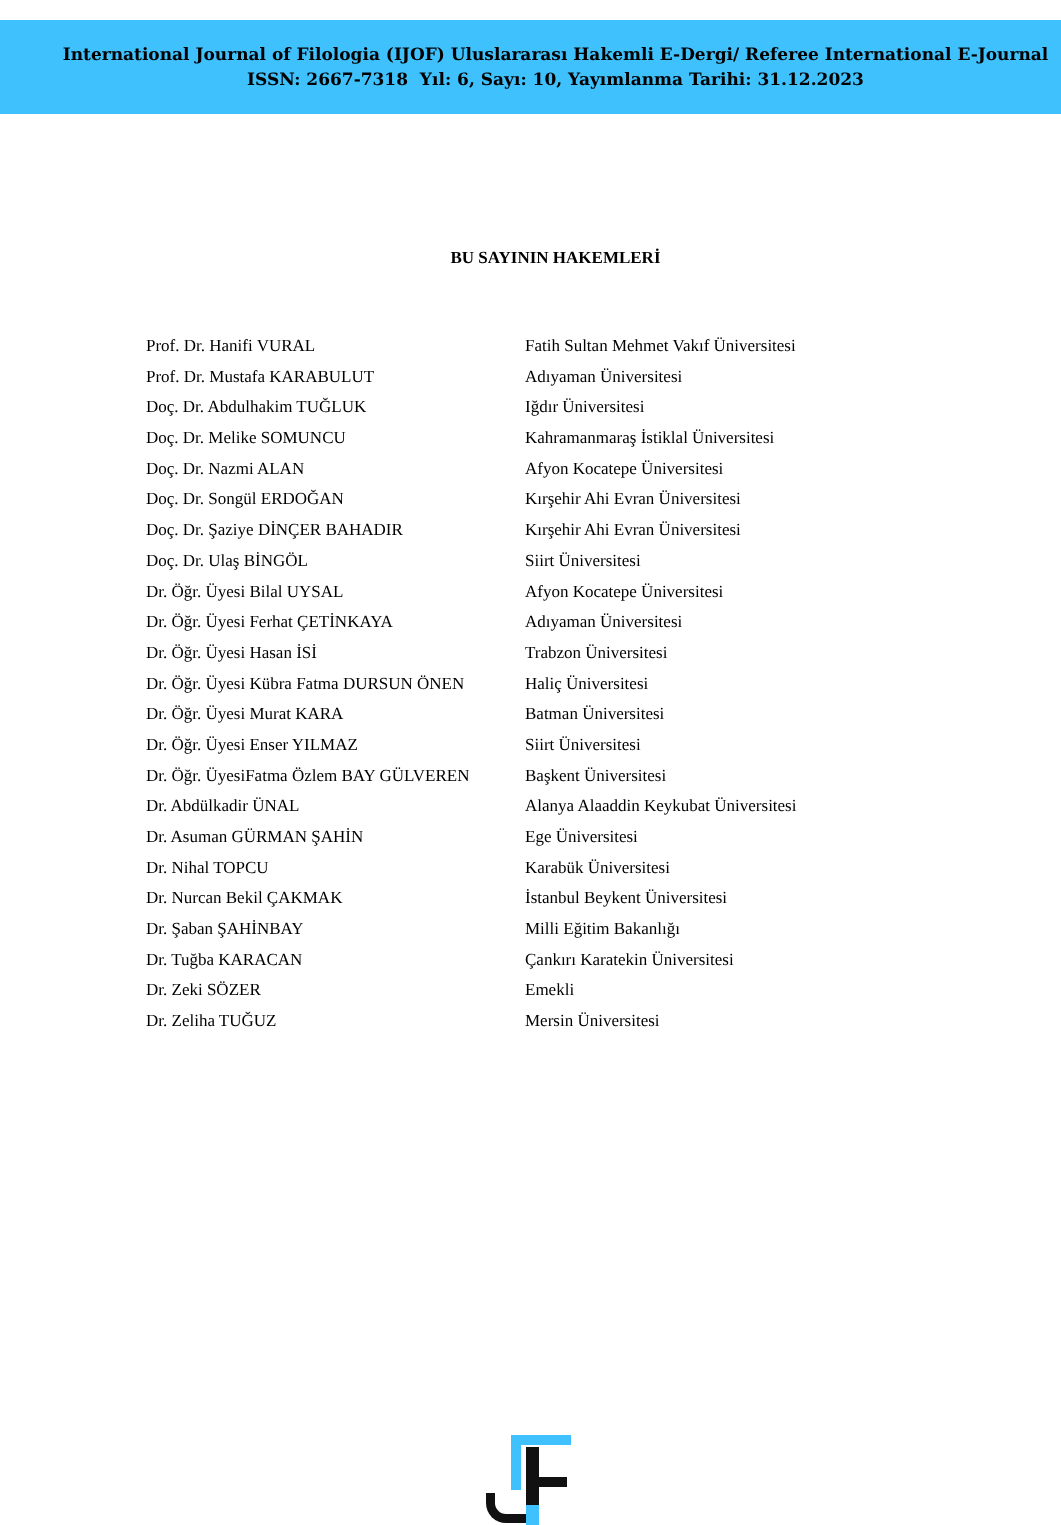International Journal of Filologia (IJOF) Uluslararası Hakemli E-Dergi/ Referee International E-Journal
ISSN: 2667-7318 Yıl: 6, Sayı: 10, Yayımlanma Tarihi: 31.12.2023
BU SAYININ HAKEMLERİ
| Prof. Dr. Hanifi VURAL | Fatih Sultan Mehmet Vakıf Üniversitesi |
| Prof. Dr. Mustafa KARABULUT | Adıyaman Üniversitesi |
| Doç. Dr. Abdulhakim TUĞLUK | Iğdır Üniversitesi |
| Doç. Dr. Melike SOMUNCU | Kahramanmaraş İstiklal Üniversitesi |
| Doç. Dr. Nazmi ALAN | Afyon Kocatepe Üniversitesi |
| Doç. Dr. Songül ERDOĞAN | Kırşehir Ahi Evran Üniversitesi |
| Doç. Dr. Şaziye DİNÇER BAHADIR | Kırşehir Ahi Evran Üniversitesi |
| Doç. Dr. Ulaş BİNGÖL | Siirt Üniversitesi |
| Dr. Öğr. Üyesi Bilal UYSAL | Afyon Kocatepe Üniversitesi |
| Dr. Öğr. Üyesi Ferhat ÇETİNKAYA | Adıyaman Üniversitesi |
| Dr. Öğr. Üyesi Hasan İSİ | Trabzon Üniversitesi |
| Dr. Öğr. Üyesi Kübra Fatma DURSUN ÖNEN | Haliç Üniversitesi |
| Dr. Öğr. Üyesi Murat KARA | Batman Üniversitesi |
| Dr. Öğr. Üyesi Enser YILMAZ | Siirt Üniversitesi |
| Dr. Öğr. ÜyesiFatma Özlem BAY GÜLVEREN | Başkent Üniversitesi |
| Dr. Abdülkadir ÜNAL | Alanya Alaaddin Keykubat Üniversitesi |
| Dr. Asuman GÜRMAN ŞAHİN | Ege Üniversitesi |
| Dr. Nihal TOPCU | Karabük Üniversitesi |
| Dr. Nurcan Bekil ÇAKMAK | İstanbul Beykent Üniversitesi |
| Dr. Şaban ŞAHİNBAY | Milli Eğitim Bakanlığı |
| Dr. Tuğba KARACAN | Çankırı Karatekin Üniversitesi |
| Dr. Zeki SÖZER | Emekli |
| Dr. Zeliha TUĞUZ | Mersin Üniversitesi |